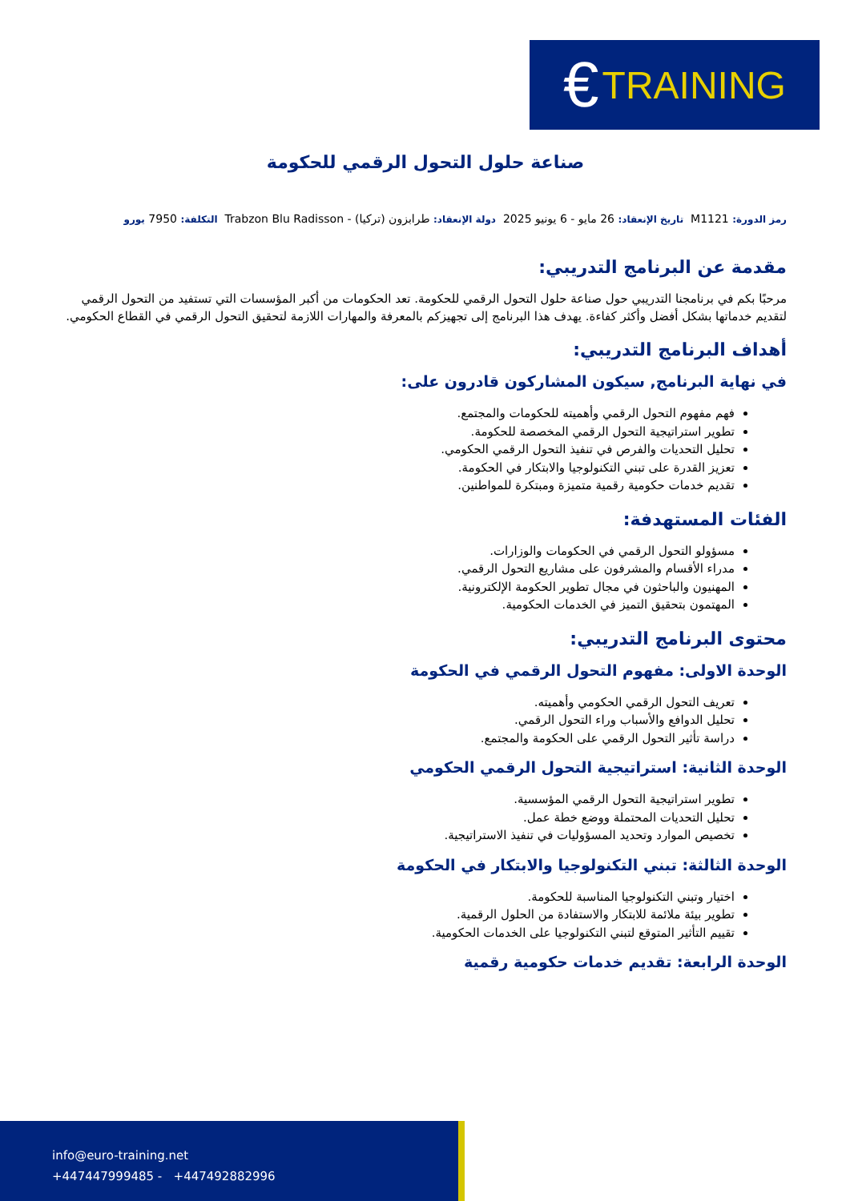€ TRAINING
صناعة حلول التحول الرقمي للحكومة
رمز الدورة: M1121 تاريخ الإنعقاد: 26 مايو - 6 يونيو 2025 دولة الإنعقاد: طرابزون (تركيا) - Trabzon Blu Radisson التكلفة: 7950 يورو
مقدمة عن البرنامج التدريبي:
مرحبًا بكم في برنامجنا التدريبي حول صناعة حلول التحول الرقمي للحكومة. تعد الحكومات من أكبر المؤسسات التي تستفيد من التحول الرقمي لتقديم خدماتها بشكل أفضل وأكثر كفاءة. يهدف هذا البرنامج إلى تجهيزكم بالمعرفة والمهارات اللازمة لتحقيق التحول الرقمي في القطاع الحكومي.
أهداف البرنامج التدريبي:
في نهاية البرنامج, سيكون المشاركون قادرون على:
فهم مفهوم التحول الرقمي وأهميته للحكومات والمجتمع.
تطوير استراتيجية التحول الرقمي المخصصة للحكومة.
تحليل التحديات والفرص في تنفيذ التحول الرقمي الحكومي.
تعزيز القدرة على تبني التكنولوجيا والابتكار في الحكومة.
تقديم خدمات حكومية رقمية متميزة ومبتكرة للمواطنين.
الفئات المستهدفة:
مسؤولو التحول الرقمي في الحكومات والوزارات.
مدراء الأقسام والمشرفون على مشاريع التحول الرقمي.
المهنيون والباحثون في مجال تطوير الحكومة الإلكترونية.
المهتمون بتحقيق التميز في الخدمات الحكومية.
محتوى البرنامج التدريبي:
الوحدة الاولى: مفهوم التحول الرقمي في الحكومة
تعريف التحول الرقمي الحكومي وأهميته.
تحليل الدوافع والأسباب وراء التحول الرقمي.
دراسة تأثير التحول الرقمي على الحكومة والمجتمع.
الوحدة الثانية: استراتيجية التحول الرقمي الحكومي
تطوير استراتيجية التحول الرقمي المؤسسية.
تحليل التحديات المحتملة ووضع خطة عمل.
تخصيص الموارد وتحديد المسؤوليات في تنفيذ الاستراتيجية.
الوحدة الثالثة: تبني التكنولوجيا والابتكار في الحكومة
اختيار وتبني التكنولوجيا المناسبة للحكومة.
تطوير بيئة ملائمة للابتكار والاستفادة من الحلول الرقمية.
تقييم التأثير المتوقع لتبني التكنولوجيا على الخدمات الحكومية.
الوحدة الرابعة: تقديم خدمات حكومية رقمية
info@euro-training.net
+447447999485 - +447492882996